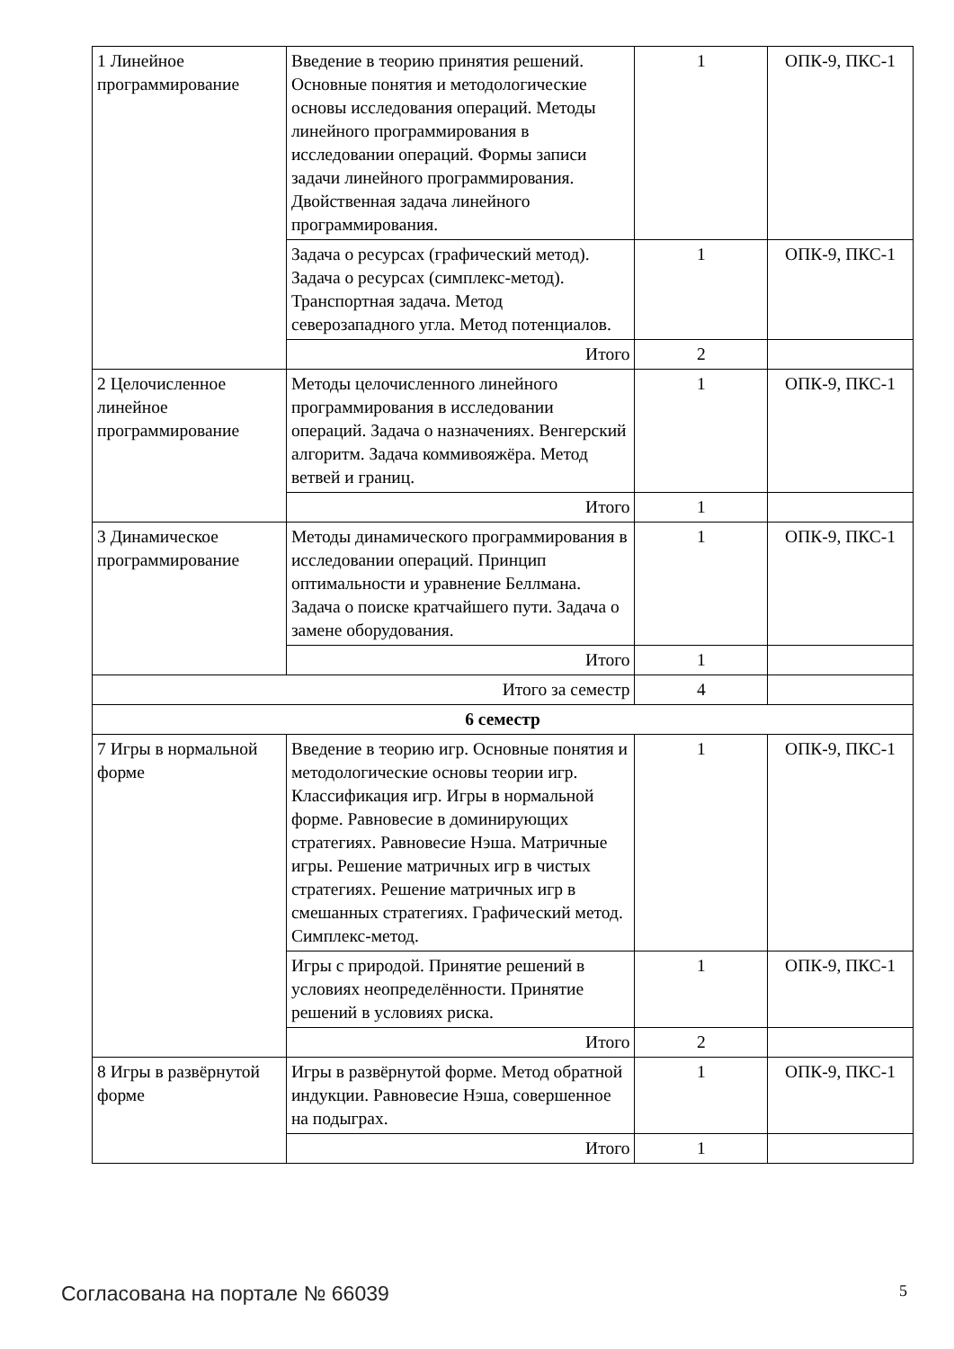| 1 Линейное программирование | Введение в теорию принятия решений. Основные понятия и методологические основы исследования операций. Методы линейного программирования в исследовании операций. Формы записи задачи линейного программирования. Двойственная задача линейного программирования. | 1 | ОПК-9, ПКС-1 |
| | Задача о ресурсах (графический метод). Задача о ресурсах (симплекс-метод). Транспортная задача. Метод северозападного угла. Метод потенциалов. | 1 | ОПК-9, ПКС-1 |
| | Итого | 2 | |
| 2 Целочисленное линейное программирование | Методы целочисленного линейного программирования в исследовании операций. Задача о назначениях. Венгерский алгоритм. Задача коммивояжёра. Метод ветвей и границ. | 1 | ОПК-9, ПКС-1 |
| | Итого | 1 | |
| 3 Динамическое программирование | Методы динамического программирования в исследовании операций. Принцип оптимальности и уравнение Беллмана. Задача о поиске кратчайшего пути. Задача о замене оборудования. | 1 | ОПК-9, ПКС-1 |
| | Итого | 1 | |
| Итого за семестр | | 4 | |
| 6 семестр | | | |
| 7 Игры в нормальной форме | Введение в теорию игр. Основные понятия и методологические основы теории игр. Классификация игр. Игры в нормальной форме. Равновесие в доминирующих стратегиях. Равновесие Нэша. Матричные игры. Решение матричных игр в чистых стратегиях. Решение матричных игр в смешанных стратегиях. Графический метод. Симплекс-метод. | 1 | ОПК-9, ПКС-1 |
| | Игры с природой. Принятие решений в условиях неопределённости. Принятие решений в условиях риска. | 1 | ОПК-9, ПКС-1 |
| | Итого | 2 | |
| 8 Игры в развёрнутой форме | Игры в развёрнутой форме. Метод обратной индукции. Равновесие Нэша, совершенное на подыграх. | 1 | ОПК-9, ПКС-1 |
| | Итого | 1 | |
Согласована на портале № 66039 5